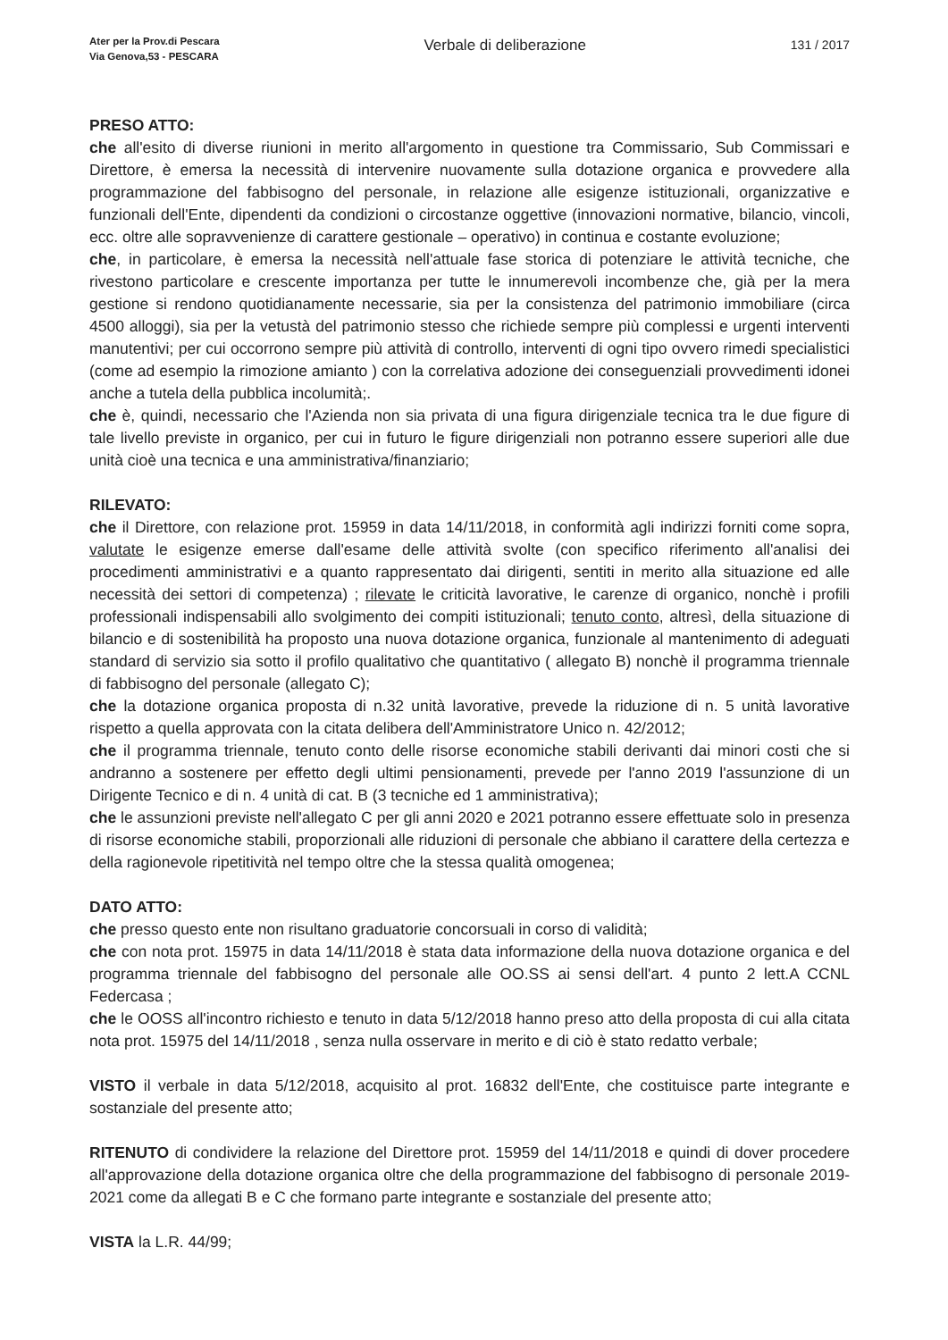Ater per la Prov.di Pescara
Via Genova,53 - PESCARA
Verbale di deliberazione
131 / 2017
PRESO ATTO:
che all'esito di diverse riunioni in merito all'argomento in questione tra Commissario, Sub Commissari e Direttore, è emersa la necessità di intervenire nuovamente sulla dotazione organica e provvedere alla programmazione del fabbisogno del personale, in relazione alle esigenze istituzionali, organizzative e funzionali dell'Ente, dipendenti da condizioni o circostanze oggettive (innovazioni normative, bilancio, vincoli, ecc. oltre alle sopravvenienze di carattere gestionale – operativo) in continua e costante evoluzione;
che, in particolare, è emersa la necessità nell'attuale fase storica di potenziare le attività tecniche, che rivestono particolare e crescente importanza per tutte le innumerevoli incombenze che, già per la mera gestione si rendono quotidianamente necessarie, sia per la consistenza del patrimonio immobiliare (circa 4500 alloggi), sia per la vetustà del patrimonio stesso che richiede sempre più complessi e urgenti interventi manutentivi; per cui occorrono sempre più attività di controllo, interventi di ogni tipo ovvero rimedi specialistici (come ad esempio la rimozione amianto ) con la correlativa adozione dei conseguenziali provvedimenti idonei anche a tutela della pubblica incolumità;.
che è, quindi, necessario che l'Azienda non sia privata di una figura dirigenziale tecnica tra le due figure di tale livello previste in organico, per cui in futuro le figure dirigenziali non potranno essere superiori alle due unità cioè una tecnica e una amministrativa/finanziario;
RILEVATO:
che il Direttore, con relazione prot. 15959 in data 14/11/2018, in conformità agli indirizzi forniti come sopra, valutate le esigenze emerse dall'esame delle attività svolte (con specifico riferimento all'analisi dei procedimenti amministrativi e a quanto rappresentato dai dirigenti, sentiti in merito alla situazione ed alle necessità dei settori di competenza) ; rilevate le criticità lavorative, le carenze di organico, nonchè i profili professionali indispensabili allo svolgimento dei compiti istituzionali; tenuto conto, altresì, della situazione di bilancio e di sostenibilità ha proposto una nuova dotazione organica, funzionale al mantenimento di adeguati standard di servizio sia sotto il profilo qualitativo che quantitativo ( allegato B) nonchè il programma triennale di fabbisogno del personale (allegato C);
che la dotazione organica proposta di n.32 unità lavorative, prevede la riduzione di n. 5 unità lavorative rispetto a quella approvata con la citata delibera dell'Amministratore Unico n. 42/2012;
che il programma triennale, tenuto conto delle risorse economiche stabili derivanti dai minori costi che si andranno a sostenere per effetto degli ultimi pensionamenti, prevede per l'anno 2019 l'assunzione di un Dirigente Tecnico e di n. 4 unità di cat. B (3 tecniche ed 1 amministrativa);
che le assunzioni previste nell'allegato C per gli anni 2020 e 2021 potranno essere effettuate solo in presenza di risorse economiche stabili, proporzionali alle riduzioni di personale che abbiano il carattere della certezza e della ragionevole ripetitività nel tempo oltre che la stessa qualità omogenea;
DATO ATTO:
che presso questo ente non risultano graduatorie concorsuali in corso di validità;
che con nota prot. 15975 in data 14/11/2018 è stata data informazione della nuova dotazione organica e del programma triennale del fabbisogno del personale alle OO.SS ai sensi dell'art. 4 punto 2 lett.A CCNL Federcasa ;
che le OOSS all'incontro richiesto e tenuto in data 5/12/2018 hanno preso atto della proposta di cui alla citata nota prot. 15975 del 14/11/2018 , senza nulla osservare in merito e di ciò è stato redatto verbale;
VISTO il verbale in data 5/12/2018, acquisito al prot. 16832 dell'Ente, che costituisce parte integrante e sostanziale del presente atto;
RITENUTO di condividere la relazione del Direttore prot. 15959 del 14/11/2018 e quindi di dover procedere all'approvazione della dotazione organica oltre che della programmazione del fabbisogno di personale 2019-2021 come da allegati B e C che formano parte integrante e sostanziale del presente atto;
VISTA la L.R. 44/99;